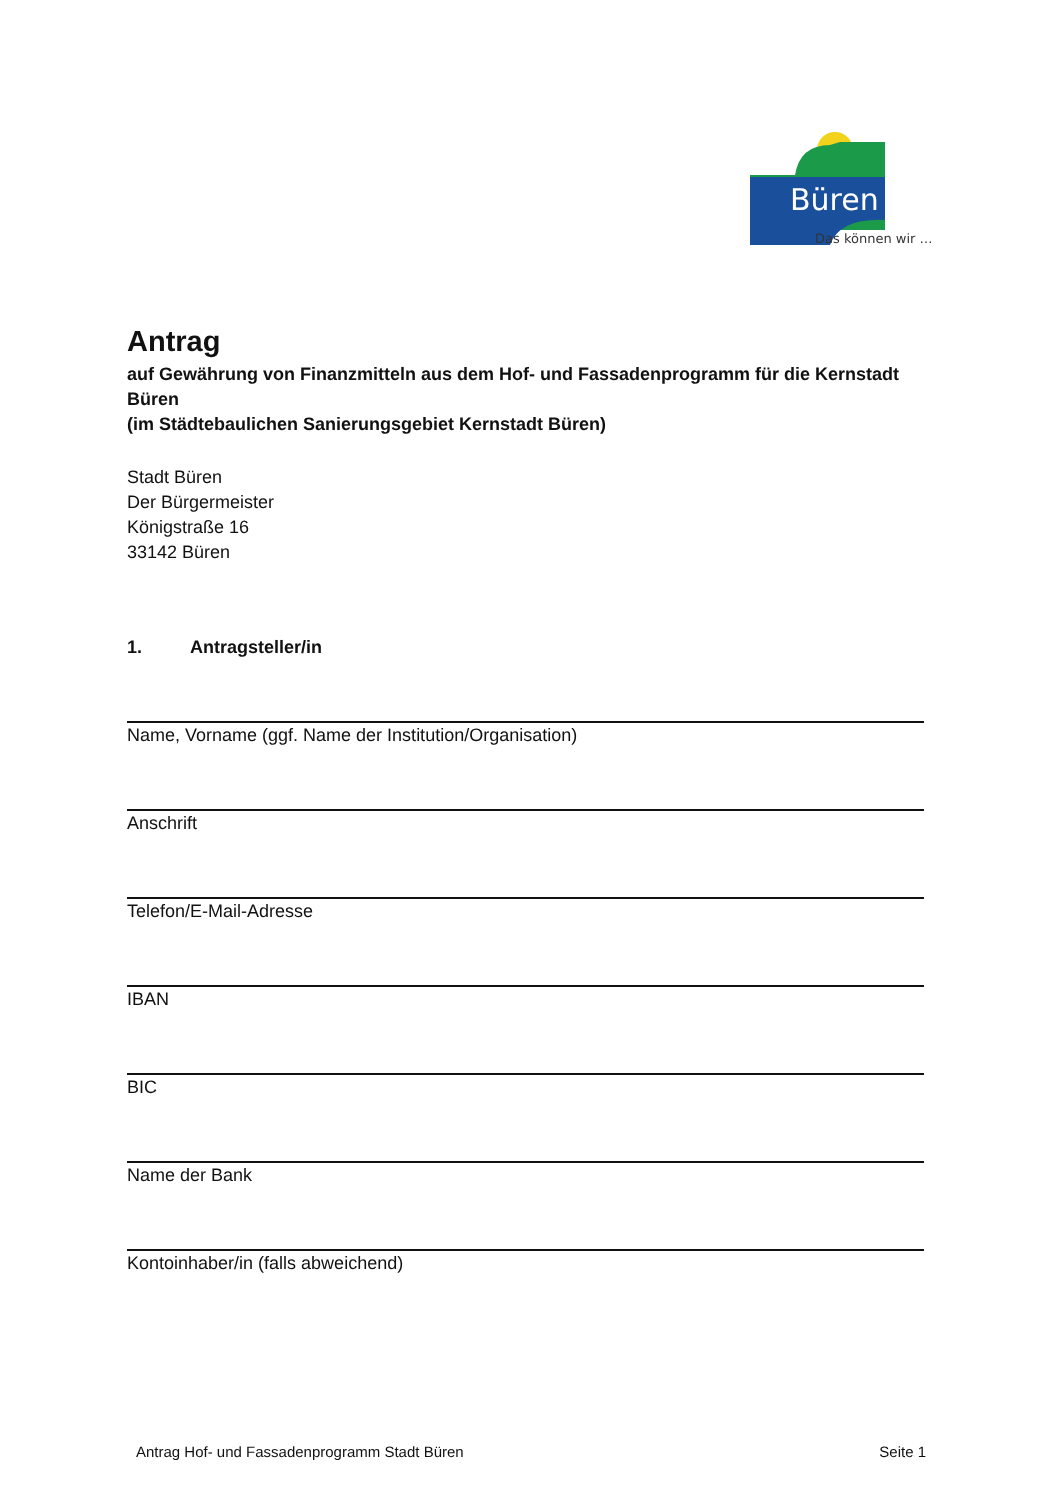Büren
Das können wir …
Antrag
auf Gewährung von Finanzmitteln aus dem Hof- und Fassadenprogramm für die Kernstadt Büren
(im Städtebaulichen Sanierungsgebiet Kernstadt Büren)
Stadt Büren
Der Bürgermeister
Königstraße 16
33142 Büren
1. Antragsteller/in
Name, Vorname (ggf. Name der Institution/Organisation)
Anschrift
Telefon/E-Mail-Adresse
IBAN
BIC
Name der Bank
Kontoinhaber/in (falls abweichend)
Antrag Hof- und Fassadenprogramm Stadt Büren Seite 1